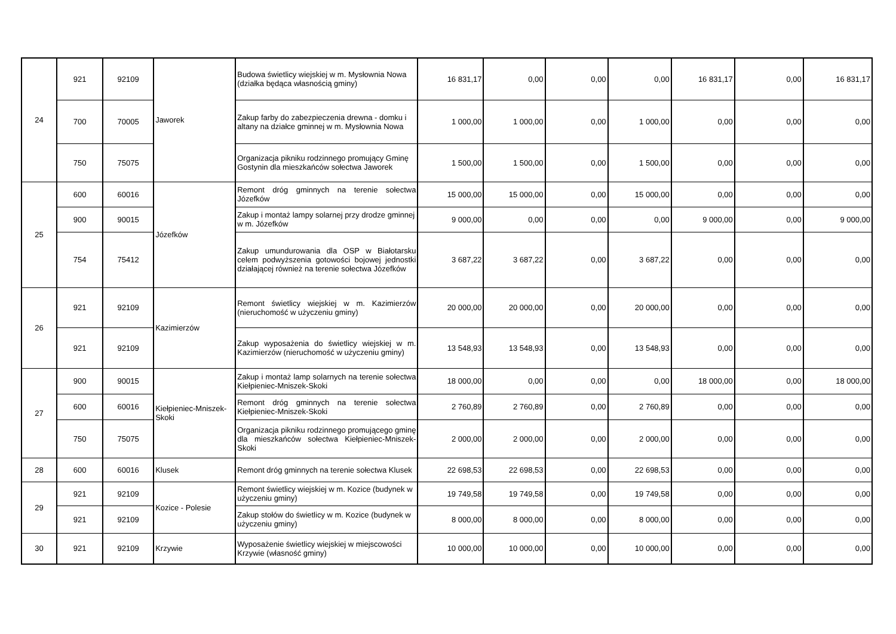| 24 | 921 | 92109 | Jaworek | Budowa świetlicy wiejskiej w m. Mysłownia Nowa (działka będąca własnością gminy) | 16 831,17 | 0,00 | 0,00 | 0,00 | 16 831,17 | 0,00 | 16 831,17 |
| | 700 | 70005 | | Zakup farby do zabezpieczenia drewna - domku i altany na działce gminnej w m. Mysłownia Nowa | 1 000,00 | 1 000,00 | 0,00 | 1 000,00 | 0,00 | 0,00 | 0,00 |
| | 750 | 75075 | | Organizacja pikniku rodzinnego promujący Gminę Gostynin dla mieszkańców sołectwa Jaworek | 1 500,00 | 1 500,00 | 0,00 | 1 500,00 | 0,00 | 0,00 | 0,00 |
| 25 | 600 | 60016 | Józefków | Remont dróg gminnych na terenie sołectwa Józefków | 15 000,00 | 15 000,00 | 0,00 | 15 000,00 | 0,00 | 0,00 | 0,00 |
| | 900 | 90015 | | Zakup i montaż lampy solarnej przy drodze gminnej w m. Józefków | 9 000,00 | 0,00 | 0,00 | 0,00 | 9 000,00 | 0,00 | 9 000,00 |
| | 754 | 75412 | | Zakup umundurowania dla OSP w Białotarsku celem podwyższenia gotowości bojowej jednostki działającej również na terenie sołectwa Józefków | 3 687,22 | 3 687,22 | 0,00 | 3 687,22 | 0,00 | 0,00 | 0,00 |
| 26 | 921 | 92109 | Kazimierzów | Remont świetlicy wiejskiej w m. Kazimierzów (nieruchomość w użyczeniu gminy) | 20 000,00 | 20 000,00 | 0,00 | 20 000,00 | 0,00 | 0,00 | 0,00 |
| | 921 | 92109 | | Zakup wyposażenia do świetlicy wiejskiej w m. Kazimierzów (nieruchomość w użyczeniu gminy) | 13 548,93 | 13 548,93 | 0,00 | 13 548,93 | 0,00 | 0,00 | 0,00 |
| 27 | 900 | 90015 | Kiełpieniec-Mniszek-Skoki | Zakup i montaż lamp solarnych na terenie sołectwa Kiełpieniec-Mniszek-Skoki | 18 000,00 | 0,00 | 0,00 | 0,00 | 18 000,00 | 0,00 | 18 000,00 |
| | 600 | 60016 | | Remont dróg gminnych na terenie sołectwa Kiełpieniec-Mniszek-Skoki | 2 760,89 | 2 760,89 | 0,00 | 2 760,89 | 0,00 | 0,00 | 0,00 |
| | 750 | 75075 | | Organizacja pikniku rodzinnego promującego gminę dla mieszkańców sołectwa Kiełpieniec-Mniszek-Skoki | 2 000,00 | 2 000,00 | 0,00 | 2 000,00 | 0,00 | 0,00 | 0,00 |
| 28 | 600 | 60016 | Klusek | Remont dróg gminnych na terenie sołectwa Klusek | 22 698,53 | 22 698,53 | 0,00 | 22 698,53 | 0,00 | 0,00 | 0,00 |
| 29 | 921 | 92109 | Kozice - Polesie | Remont świetlicy wiejskiej w m. Kozice (budynek w użyczeniu gminy) | 19 749,58 | 19 749,58 | 0,00 | 19 749,58 | 0,00 | 0,00 | 0,00 |
| | 921 | 92109 | | Zakup stołów do świetlicy w m. Kozice (budynek w użyczeniu gminy) | 8 000,00 | 8 000,00 | 0,00 | 8 000,00 | 0,00 | 0,00 | 0,00 |
| 30 | 921 | 92109 | Krzywie | Wyposażenie świetlicy wiejskiej w miejscowości Krzywie (własność gminy) | 10 000,00 | 10 000,00 | 0,00 | 10 000,00 | 0,00 | 0,00 | 0,00 |